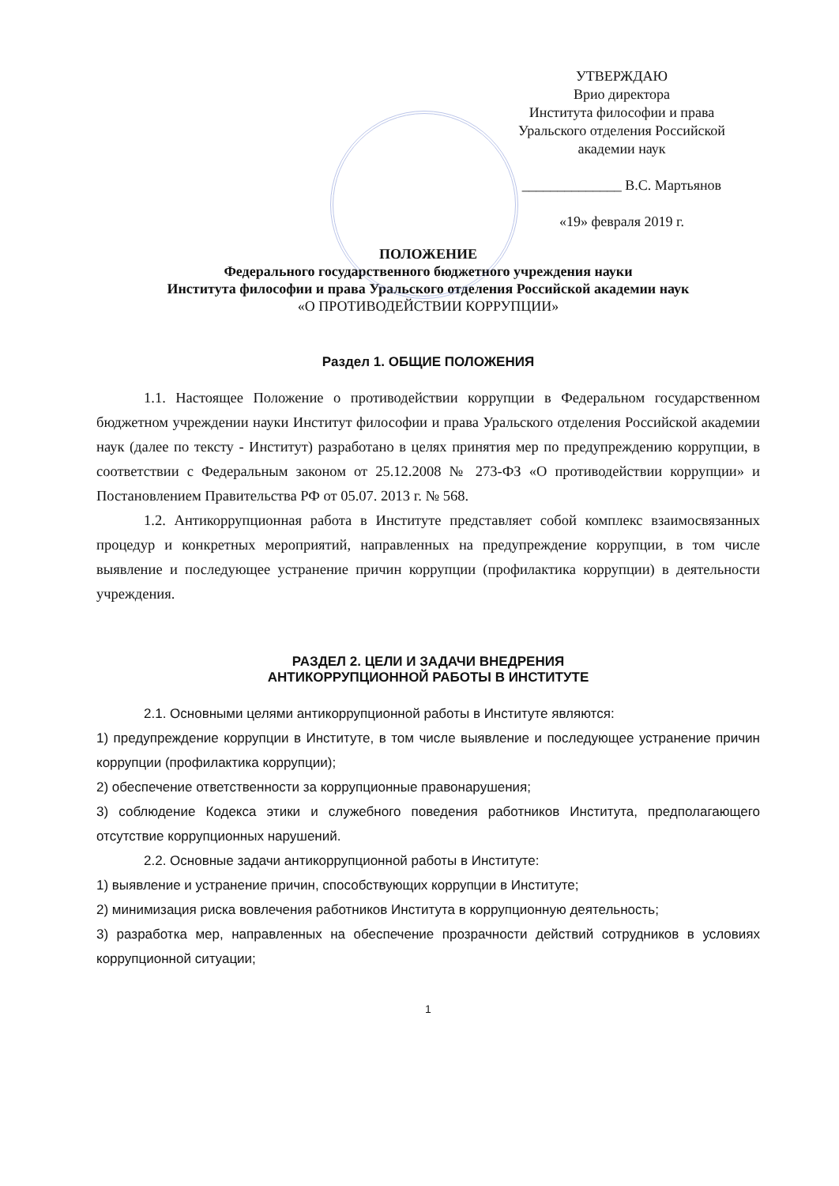УТВЕРЖДАЮ
Врио директора
Института философии и права
Уральского отделения Российской
академии наук
______________ В.С. Мартьянов
«19» февраля 2019 г.
ПОЛОЖЕНИЕ
Федерального государственного бюджетного учреждения науки
Института философии и права Уральского отделения Российской академии наук
«О ПРОТИВОДЕЙСТВИИ КОРРУПЦИИ»
Раздел 1. ОБЩИЕ ПОЛОЖЕНИЯ
1.1. Настоящее Положение о противодействии коррупции в Федеральном государственном бюджетном учреждении науки Институт философии и права Уральского отделения Российской академии наук (далее по тексту - Институт) разработано в целях принятия мер по предупреждению коррупции, в соответствии с Федеральным законом от 25.12.2008 № 273-ФЗ «О противодействии коррупции» и Постановлением Правительства РФ от 05.07. 2013 г. № 568.
1.2. Антикоррупционная работа в Институте представляет собой комплекс взаимосвязанных процедур и конкретных мероприятий, направленных на предупреждение коррупции, в том числе выявление и последующее устранение причин коррупции (профилактика коррупции) в деятельности учреждения.
РАЗДЕЛ 2. ЦЕЛИ И ЗАДАЧИ ВНЕДРЕНИЯ
АНТИКОРРУПЦИОННОЙ РАБОТЫ В ИНСТИТУТЕ
2.1. Основными целями антикоррупционной работы в Институте являются:
1) предупреждение коррупции в Институте, в том числе выявление и последующее устранение причин коррупции (профилактика коррупции);
2) обеспечение ответственности за коррупционные правонарушения;
3) соблюдение Кодекса этики и служебного поведения работников Института, предполагающего отсутствие коррупционных нарушений.
2.2. Основные задачи антикоррупционной работы в Институте:
1) выявление и устранение причин, способствующих коррупции в Институте;
2) минимизация риска вовлечения работников Института в коррупционную деятельность;
3) разработка мер, направленных на обеспечение прозрачности действий сотрудников в условиях коррупционной ситуации;
1